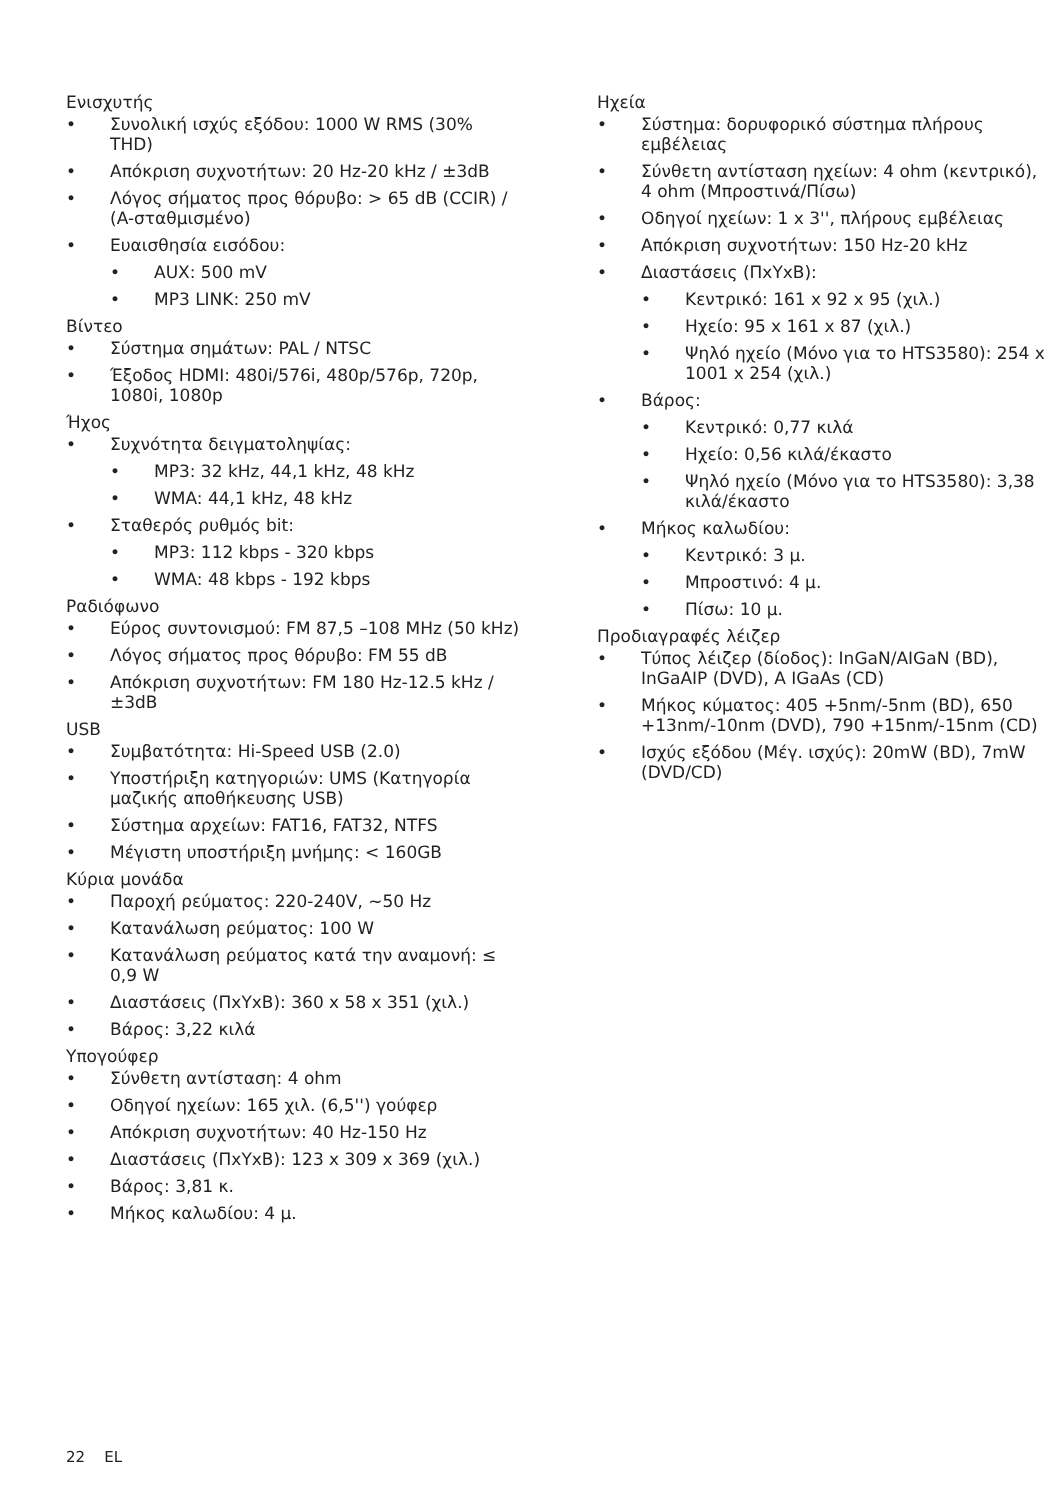Ενισχυτής
Συνολική ισχύς εξόδου: 1000 W RMS (30% THD)
Απόκριση συχνοτήτων: 20 Hz-20 kHz / ±3dB
Λόγος σήματος προς θόρυβο: > 65 dB (CCIR) / (A-σταθμισμένο)
Ευαισθησία εισόδου:
AUX: 500 mV
MP3 LINK: 250 mV
Βίντεο
Σύστημα σημάτων: PAL / NTSC
Έξοδος HDMI: 480i/576i, 480p/576p, 720p, 1080i, 1080p
Ήχος
Συχνότητα δειγματοληψίας:
MP3: 32 kHz, 44,1 kHz, 48 kHz
WMA: 44,1 kHz, 48 kHz
Σταθερός ρυθμός bit:
MP3: 112 kbps - 320 kbps
WMA: 48 kbps - 192 kbps
Ραδιόφωνο
Εύρος συντονισμού: FM 87,5 –108 MHz (50 kHz)
Λόγος σήματος προς θόρυβο: FM 55 dB
Απόκριση συχνοτήτων: FM 180 Hz-12.5 kHz / ±3dB
USB
Συμβατότητα: Hi-Speed USB (2.0)
Υποστήριξη κατηγοριών: UMS (Κατηγορία μαζικής αποθήκευσης USB)
Σύστημα αρχείων: FAT16, FAT32, NTFS
Μέγιστη υποστήριξη μνήμης: < 160GB
Κύρια μονάδα
Παροχή ρεύματος: 220-240V, ~50 Hz
Κατανάλωση ρεύματος: 100 W
Κατανάλωση ρεύματος κατά την αναμονή: ≤ 0,9 W
Διαστάσεις (ΠxΥxΒ): 360 x 58 x 351 (χιλ.)
Βάρος: 3,22 κιλά
Υπογούφερ
Σύνθετη αντίσταση: 4 ohm
Οδηγοί ηχείων: 165 χιλ. (6,5'') γούφερ
Απόκριση συχνοτήτων: 40 Hz-150 Hz
Διαστάσεις (ΠxΥxΒ): 123 x 309 x 369 (χιλ.)
Βάρος: 3,81 κ.
Μήκος καλωδίου: 4 μ.
Ηχεία
Σύστημα: δορυφορικό σύστημα πλήρους εμβέλειας
Σύνθετη αντίσταση ηχείων: 4 ohm (κεντρικό), 4 ohm (Μπροστινά/Πίσω)
Οδηγοί ηχείων: 1 x 3'', πλήρους εμβέλειας
Απόκριση συχνοτήτων: 150 Hz-20 kHz
Διαστάσεις (ΠxΥxΒ):
Κεντρικό: 161 x 92 x 95 (χιλ.)
Ηχείο: 95 x 161 x 87 (χιλ.)
Ψηλό ηχείο (Μόνο για το HTS3580): 254 x 1001 x 254 (χιλ.)
Βάρος:
Κεντρικό: 0,77 κιλά
Ηχείο: 0,56 κιλά/έκαστο
Ψηλό ηχείο (Μόνο για το HTS3580): 3,38 κιλά/έκαστο
Μήκος καλωδίου:
Κεντρικό: 3 μ.
Μπροστινό: 4 μ.
Πίσω: 10 μ.
Προδιαγραφές λέιζερ
Τύπος λέιζερ (δίοδος): InGaN/AIGaN (BD), InGaAIP (DVD), A IGaAs (CD)
Μήκος κύματος: 405 +5nm/-5nm (BD), 650 +13nm/-10nm (DVD), 790 +15nm/-15nm (CD)
Ισχύς εξόδου (Μέγ. ισχύς): 20mW (BD), 7mW (DVD/CD)
22 EL